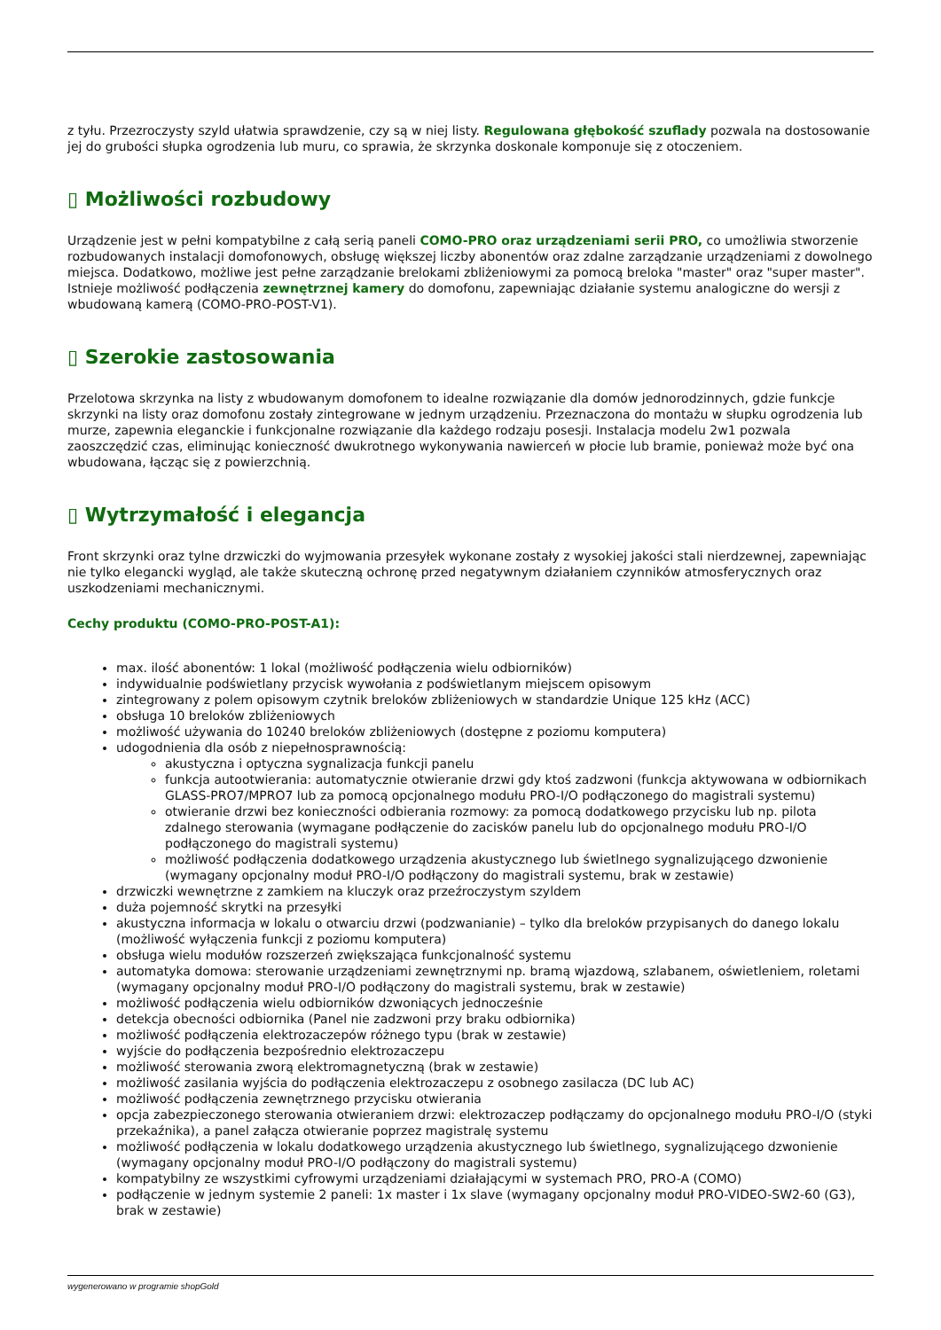z tyłu. Przezroczysty szyld ułatwia sprawdzenie, czy są w niej listy. Regulowana głębokość szuflady pozwala na dostosowanie jej do grubości słupka ogrodzenia lub muru, co sprawia, że skrzynka doskonale komponuje się z otoczeniem.
▯ Możliwości rozbudowy
Urządzenie jest w pełni kompatybilne z całą serią paneli COMO-PRO oraz urządzeniami serii PRO, co umożliwia stworzenie rozbudowanych instalacji domofonowych, obsługę większej liczby abonentów oraz zdalne zarządzanie urządzeniami z dowolnego miejsca. Dodatkowo, możliwe jest pełne zarządzanie brelokami zbliżeniowymi za pomocą breloka "master" oraz "super master".
Istnieje możliwość podłączenia zewnętrznej kamery do domofonu, zapewniając działanie systemu analogiczne do wersji z wbudowaną kamerą (COMO-PRO-POST-V1).
▯ Szerokie zastosowania
Przelotowa skrzynka na listy z wbudowanym domofonem to idealne rozwiązanie dla domów jednorodzinnych, gdzie funkcje skrzynki na listy oraz domofonu zostały zintegrowane w jednym urządzeniu. Przeznaczona do montażu w słupku ogrodzenia lub murze, zapewnia eleganckie i funkcjonalne rozwiązanie dla każdego rodzaju posesji. Instalacja modelu 2w1 pozwala zaoszczędzić czas, eliminując konieczność dwukrotnego wykonywania nawierceń w płocie lub bramie, ponieważ może być ona wbudowana, łącząc się z powierzchnią.
▯ Wytrzymałość i elegancja
Front skrzynki oraz tylne drzwiczki do wyjmowania przesyłek wykonane zostały z wysokiej jakości stali nierdzewnej, zapewniając nie tylko elegancki wygląd, ale także skuteczną ochronę przed negatywnym działaniem czynników atmosferycznych oraz uszkodzeniami mechanicznymi.
Cechy produktu (COMO-PRO-POST-A1):
max. ilość abonentów: 1 lokal (możliwość podłączenia wielu odbiorników)
indywidualnie podświetlany przycisk wywołania z podświetlanym miejscem opisowym
zintegrowany z polem opisowym czytnik breloków zbliżeniowych w standardzie Unique 125 kHz (ACC)
obsługa 10 breloków zbliżeniowych
możliwość używania do 10240 breloków zbliżeniowych (dostępne z poziomu komputera)
udogodnienia dla osób z niepełnosprawnością:
akustyczna i optyczna sygnalizacja funkcji panelu
funkcja autootwierania: automatycznie otwieranie drzwi gdy ktoś zadzwoni (funkcja aktywowana w odbiornikach GLASS-PRO7/MPRO7 lub za pomocą opcjonalnego modułu PRO-I/O podłączonego do magistrali systemu)
otwieranie drzwi bez konieczności odbierania rozmowy: za pomocą dodatkowego przycisku lub np. pilota zdalnego sterowania (wymagane podłączenie do zacisków panelu lub do opcjonalnego modułu PRO-I/O podłączonego do magistrali systemu)
możliwość podłączenia dodatkowego urządzenia akustycznego lub świetlnego sygnalizującego dzwonienie (wymagany opcjonalny moduł PRO-I/O podłączony do magistrali systemu, brak w zestawie)
drzwiczki wewnętrzne z zamkiem na kluczyk oraz przeźroczystym szyldem
duża pojemność skrytki na przesyłki
akustyczna informacja w lokalu o otwarciu drzwi (podzwanianie) – tylko dla breloków przypisanych do danego lokalu (możliwość wyłączenia funkcji z poziomu komputera)
obsługa wielu modułów rozszerzeń zwiększająca funkcjonalność systemu
automatyka domowa: sterowanie urządzeniami zewnętrznymi np. bramą wjazdową, szlabanem, oświetleniem, roletami (wymagany opcjonalny moduł PRO-I/O podłączony do magistrali systemu, brak w zestawie)
możliwość podłączenia wielu odbiorników dzwoniących jednocześnie
detekcja obecności odbiornika (Panel nie zadzwoni przy braku odbiornika)
możliwość podłączenia elektrozaczepów różnego typu (brak w zestawie)
wyjście do podłączenia bezpośrednio elektrozaczepu
możliwość sterowania zworą elektromagnetyczną (brak w zestawie)
możliwość zasilania wyjścia do podłączenia elektrozaczepu z osobnego zasilacza (DC lub AC)
możliwość podłączenia zewnętrznego przycisku otwierania
opcja zabezpieczonego sterowania otwieraniem drzwi: elektrozaczep podłączamy do opcjonalnego modułu PRO-I/O (styki przekaźnika), a panel załącza otwieranie poprzez magistralę systemu
możliwość podłączenia w lokalu dodatkowego urządzenia akustycznego lub świetlnego, sygnalizującego dzwonienie (wymagany opcjonalny moduł PRO-I/O podłączony do magistrali systemu)
kompatybilny ze wszystkimi cyfrowymi urządzeniami działającymi w systemach PRO, PRO-A (COMO)
podłączenie w jednym systemie 2 paneli: 1x master i 1x slave (wymagany opcjonalny moduł PRO-VIDEO-SW2-60 (G3), brak w zestawie)
wygenerowano w programie shopGold